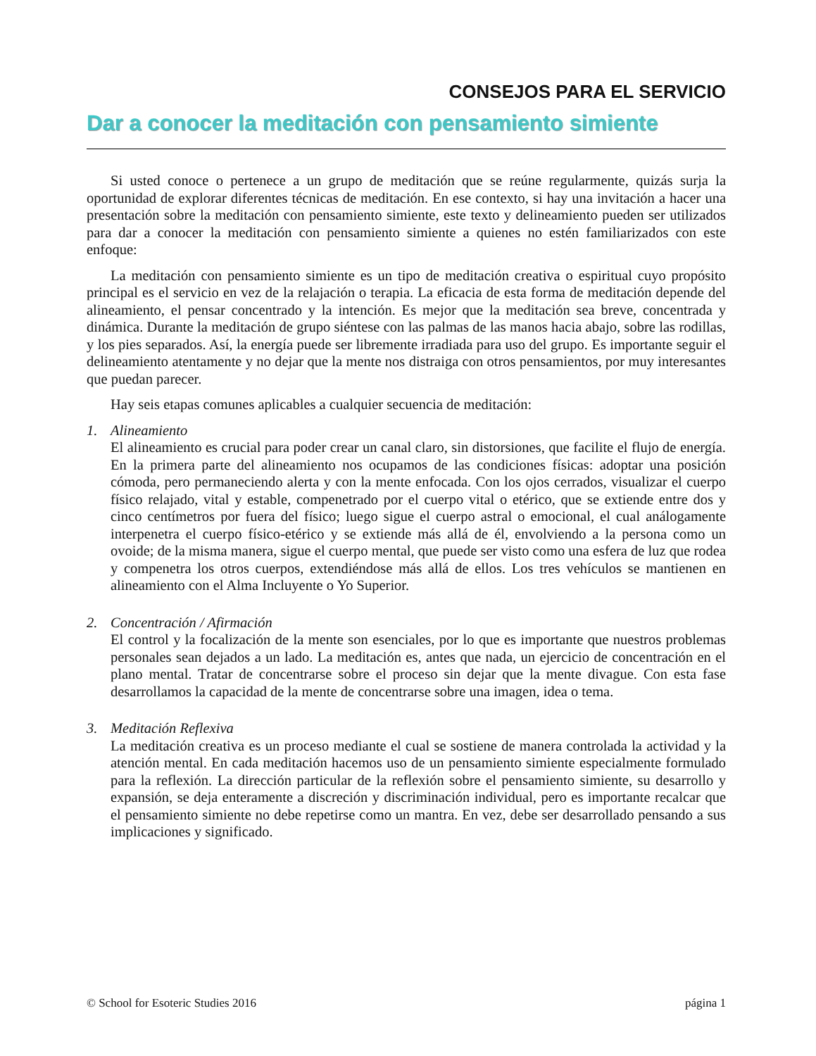CONSEJOS PARA EL SERVICIO
Dar a conocer la meditación con pensamiento simiente
Si usted conoce o pertenece a un grupo de meditación que se reúne regularmente, quizás surja la oportunidad de explorar diferentes técnicas de meditación. En ese contexto, si hay una invitación a hacer una presentación sobre la meditación con pensamiento simiente, este texto y delineamiento pueden ser utilizados para dar a conocer la meditación con pensamiento simiente a quienes no estén familiarizados con este enfoque:
La meditación con pensamiento simiente es un tipo de meditación creativa o espiritual cuyo propósito principal es el servicio en vez de la relajación o terapia. La eficacia de esta forma de meditación depende del alineamiento, el pensar concentrado y la intención. Es mejor que la meditación sea breve, concentrada y dinámica. Durante la meditación de grupo siéntese con las palmas de las manos hacia abajo, sobre las rodillas, y los pies separados. Así, la energía puede ser libremente irradiada para uso del grupo. Es importante seguir el delineamiento atentamente y no dejar que la mente nos distraiga con otros pensamientos, por muy interesantes que puedan parecer.
Hay seis etapas comunes aplicables a cualquier secuencia de meditación:
1. Alineamiento
El alineamiento es crucial para poder crear un canal claro, sin distorsiones, que facilite el flujo de energía. En la primera parte del alineamiento nos ocupamos de las condiciones físicas: adoptar una posición cómoda, pero permaneciendo alerta y con la mente enfocada. Con los ojos cerrados, visualizar el cuerpo físico relajado, vital y estable, compenetrado por el cuerpo vital o etérico, que se extiende entre dos y cinco centímetros por fuera del físico; luego sigue el cuerpo astral o emocional, el cual análogamente interpenetra el cuerpo físico-etérico y se extiende más allá de él, envolviendo a la persona como un ovoide; de la misma manera, sigue el cuerpo mental, que puede ser visto como una esfera de luz que rodea y compenetra los otros cuerpos, extendiéndose más allá de ellos. Los tres vehículos se mantienen en alineamiento con el Alma Incluyente o Yo Superior.
2. Concentración / Afirmación
El control y la focalización de la mente son esenciales, por lo que es importante que nuestros problemas personales sean dejados a un lado. La meditación es, antes que nada, un ejercicio de concentración en el plano mental. Tratar de concentrarse sobre el proceso sin dejar que la mente divague. Con esta fase desarrollamos la capacidad de la mente de concentrarse sobre una imagen, idea o tema.
3. Meditación Reflexiva
La meditación creativa es un proceso mediante el cual se sostiene de manera controlada la actividad y la atención mental. En cada meditación hacemos uso de un pensamiento simiente especialmente formulado para la reflexión. La dirección particular de la reflexión sobre el pensamiento simiente, su desarrollo y expansión, se deja enteramente a discreción y discriminación individual, pero es importante recalcar que el pensamiento simiente no debe repetirse como un mantra. En vez, debe ser desarrollado pensando a sus implicaciones y significado.
© School for Esoteric Studies 2016 página 1